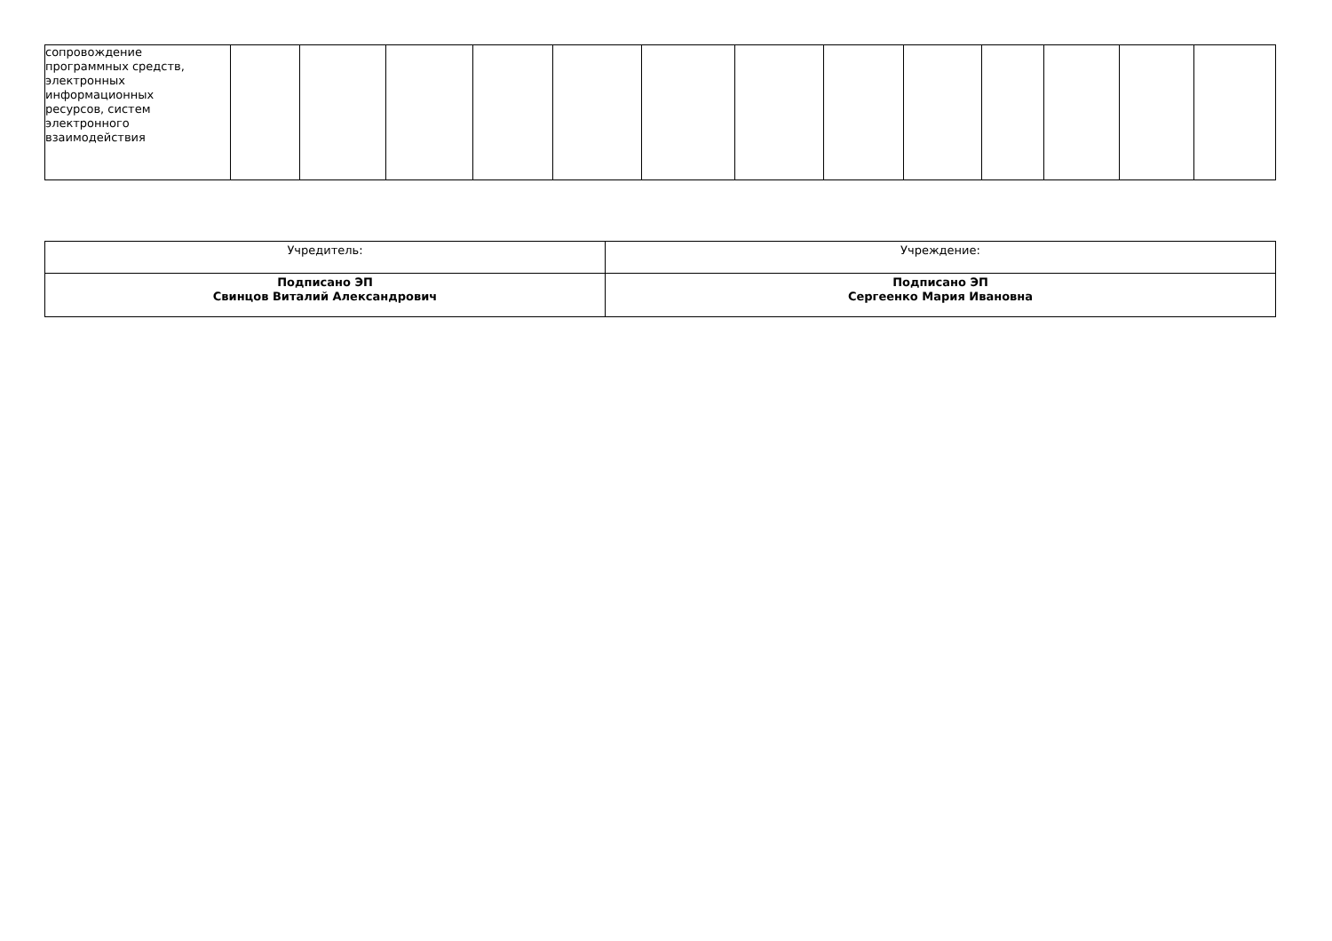| сопровождение программных средств, электронных информационных ресурсов, систем электронного взаимодействия | | | | | | | | | | | | | |
| Учредитель: | Учреждение: |
| Подписано ЭП Свинцов Виталий Александрович | Подписано ЭП Сергеенко Мария Ивановна |